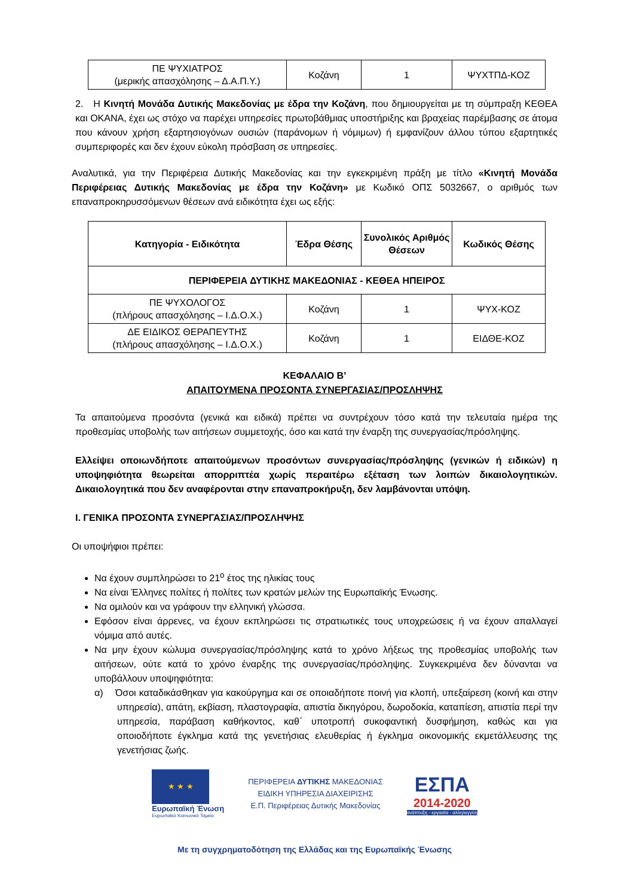| ΠΕ ΨΥΧΙΑΤΡΟΣ (μερικής απασχόλησης – Δ.Α.Π.Υ.) | Κοζάνη | 1 | ΨΥΧΤΠΔ-ΚΟΖ |
2. Η Κινητή Μονάδα Δυτικής Μακεδονίας με έδρα την Κοζάνη, που δημιουργείται με τη σύμπραξη ΚΕΘΕΑ και ΟΚΑΝΑ, έχει ως στόχο να παρέχει υπηρεσίες πρωτοβάθμιας υποστήριξης και βραχείας παρέμβασης σε άτομα που κάνουν χρήση εξαρτησιογόνων ουσιών (παράνομων ή νόμιμων) ή εμφανίζουν άλλου τύπου εξαρτητικές συμπεριφορές και δεν έχουν εύκολη πρόσβαση σε υπηρεσίες.
Αναλυτικά, για την Περιφέρεια Δυτικής Μακεδονίας και την εγκεκριμένη πράξη με τίτλο «Κινητή Μονάδα Περιφέρειας Δυτικής Μακεδονίας με έδρα την Κοζάνη» με Κωδικό ΟΠΣ 5032667, ο αριθμός των επαναπροκηρυσσόμενων θέσεων ανά ειδικότητα έχει ως εξής:
| Κατηγορία - Ειδικότητα | Έδρα Θέσης | Συνολικός Αριθμός Θέσεων | Κωδικός Θέσης |
| --- | --- | --- | --- |
| ΠΕΡΙΦΕΡΕΙΑ ΔΥΤΙΚΗΣ ΜΑΚΕΔΟΝΙΑΣ - ΚΕΘΕΑ ΗΠΕΙΡΟΣ | | | |
| ΠΕ ΨΥΧΟΛΟΓΟΣ (πλήρους απασχόλησης – Ι.Δ.Ο.Χ.) | Κοζάνη | 1 | ΨΥΧ-ΚΟΖ |
| ΔΕ ΕΙΔΙΚΟΣ ΘΕΡΑΠΕΥΤΗΣ (πλήρους απασχόλησης – Ι.Δ.Ο.Χ.) | Κοζάνη | 1 | ΕΙΔΘΕ-ΚΟΖ |
ΚΕΦΑΛΑΙΟ Β’
ΑΠΑΙΤΟΥΜΕΝΑ ΠΡΟΣΟΝΤΑ ΣΥΝΕΡΓΑΣΙΑΣ/ΠΡΟΣΛΗΨΗΣ
Τα απαιτούμενα προσόντα (γενικά και ειδικά) πρέπει να συντρέχουν τόσο κατά την τελευταία ημέρα της προθεσμίας υποβολής των αιτήσεων συμμετοχής, όσο και κατά την έναρξη της συνεργασίας/πρόσληψης.
Ελλείψει οποιωνδήποτε απαιτούμενων προσόντων συνεργασίας/πρόσληψης (γενικών ή ειδικών) η υποψηφιότητα θεωρείται απορριπτέα χωρίς περαιτέρω εξέταση των λοιπών δικαιολογητικών. Δικαιολογητικά που δεν αναφέρονται στην επαναπροκήρυξη, δεν λαμβάνονται υπόψη.
Ι. ΓΕΝΙΚΑ ΠΡΟΣΟΝΤΑ ΣΥΝΕΡΓΑΣΙΑΣ/ΠΡΟΣΛΗΨΗΣ
Οι υποψήφιοι πρέπει:
Να έχουν συμπληρώσει το 21<sup>ο</sup> έτος της ηλικίας τους
Να είναι Έλληνες πολίτες ή πολίτες των κρατών μελών της Ευρωπαϊκής Ένωσης.
Να ομιλούν και να γράφουν την ελληνική γλώσσα.
Εφόσον είναι άρρενες, να έχουν εκπληρώσει τις στρατιωτικές τους υποχρεώσεις ή να έχουν απαλλαγεί νόμιμα από αυτές.
Να μην έχουν κώλυμα συνεργασίας/πρόσληψης κατά το χρόνο λήξεως της προθεσμίας υποβολής των αιτήσεων, ούτε κατά το χρόνο έναρξης της συνεργασίας/πρόσληψης. Συγκεκριμένα δεν δύνανται να υποβάλλουν υποψηφιότητα:
α) Όσοι καταδικάσθηκαν για κακούργημα και σε οποιαδήποτε ποινή για κλοπή, υπεξαίρεση (κοινή και στην υπηρεσία), απάτη, εκβίαση, πλαστογραφία, απιστία δικηγόρου, δωροδοκία, καταπίεση, απιστία περί την υπηρεσία, παράβαση καθήκοντος, καθ΄ υποτροπή συκοφαντική δυσφήμηση, καθώς και για οποιοδήποτε έγκλημα κατά της γενετήσιας ελευθερίας ή έγκλημα οικονομικής εκμετάλλευσης της γενετήσιας ζωής.
★ ★ ★
Ευρωπαϊκή Ένωση
Ευρωπαϊκό Κοινωνικό Ταμείο
ΠΕΡΙΦΕΡΕΙΑ ΔΥΤΙΚΗΣ ΜΑΚΕΔΟΝΙΑΣ
ΕΙΔΙΚΗ ΥΠΗΡΕΣΙΑ ΔΙΑΧΕΙΡΙΣΗΣ
Ε.Π. Περιφέρειας Δυτικής Μακεδονίας
ΕΣΠΑ
2014-2020
ανάπτυξη - εργασία - αλληλεγγύη
Με τη συγχρηματοδότηση της Ελλάδας και της Ευρωπαϊκής Ένωσης